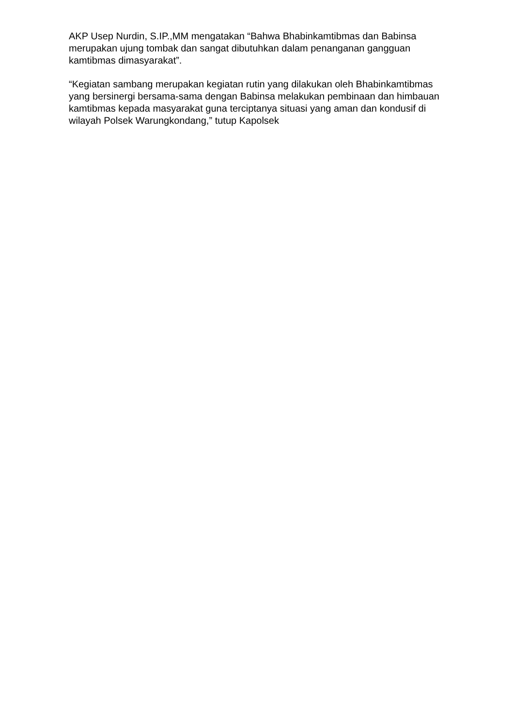AKP Usep Nurdin, S.IP.,MM mengatakan “Bahwa Bhabinkamtibmas dan Babinsa merupakan ujung tombak dan sangat dibutuhkan dalam penanganan gangguan kamtibmas dimasyarakat”.
“Kegiatan sambang merupakan kegiatan rutin yang dilakukan oleh Bhabinkamtibmas yang bersinergi bersama-sama dengan Babinsa melakukan pembinaan dan himbauan kamtibmas kepada masyarakat guna terciptanya situasi yang aman dan kondusif di wilayah Polsek Warungkondang,” tutup Kapolsek